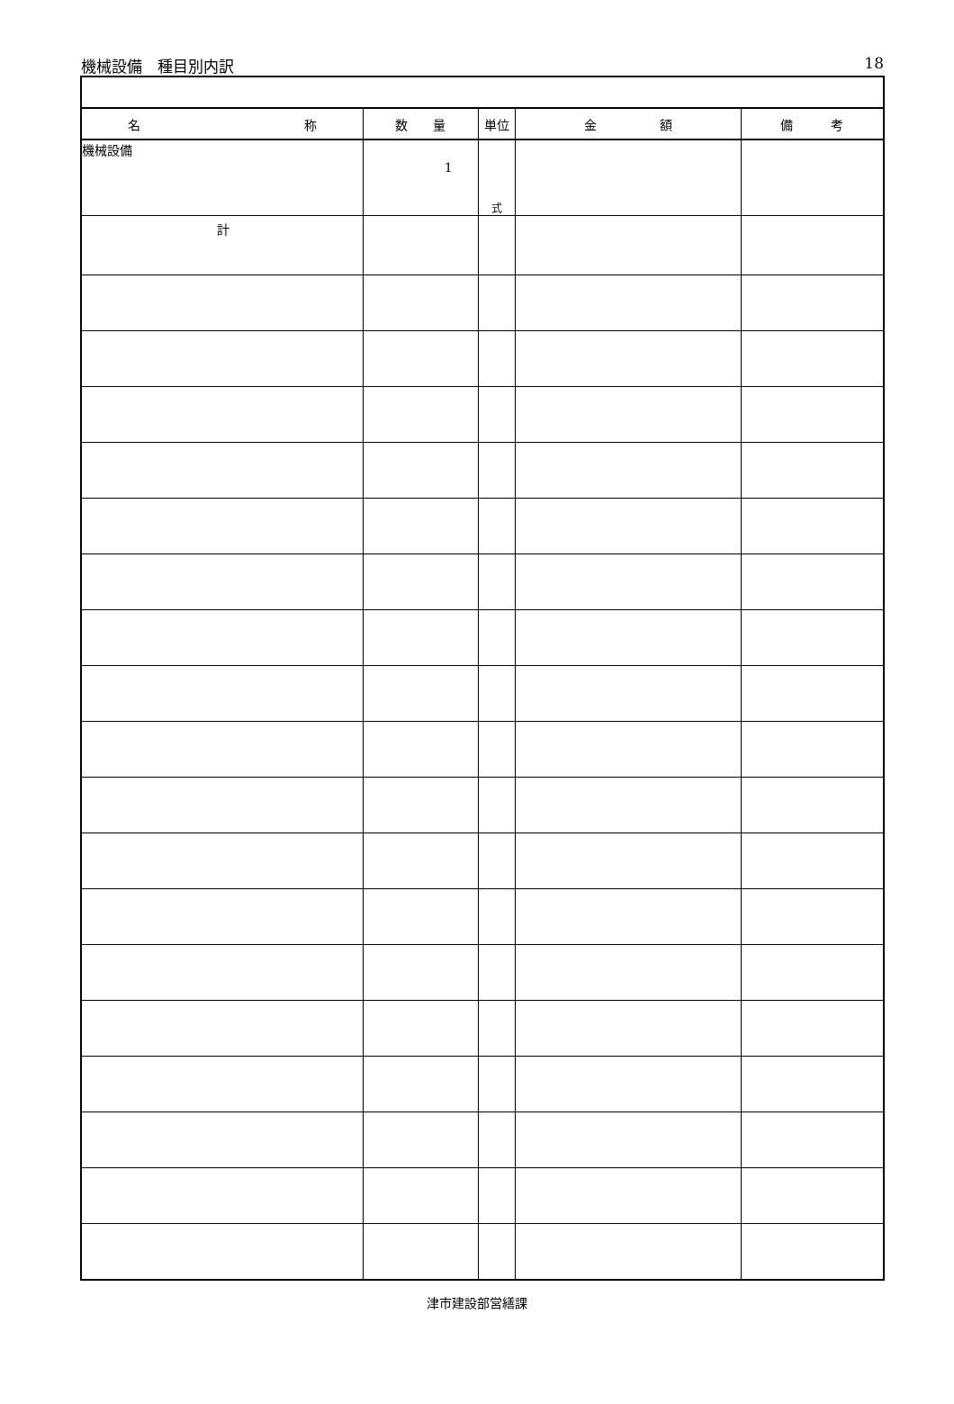機械設備　種目別内訳 18
| 名 称 | 数 量 | 単位 | 金 額 | 備 考 |
| --- | --- | --- | --- | --- |
| 機械設備 | 1 | 式 | | |
| 計 | | | | |
津市建設部営繕課